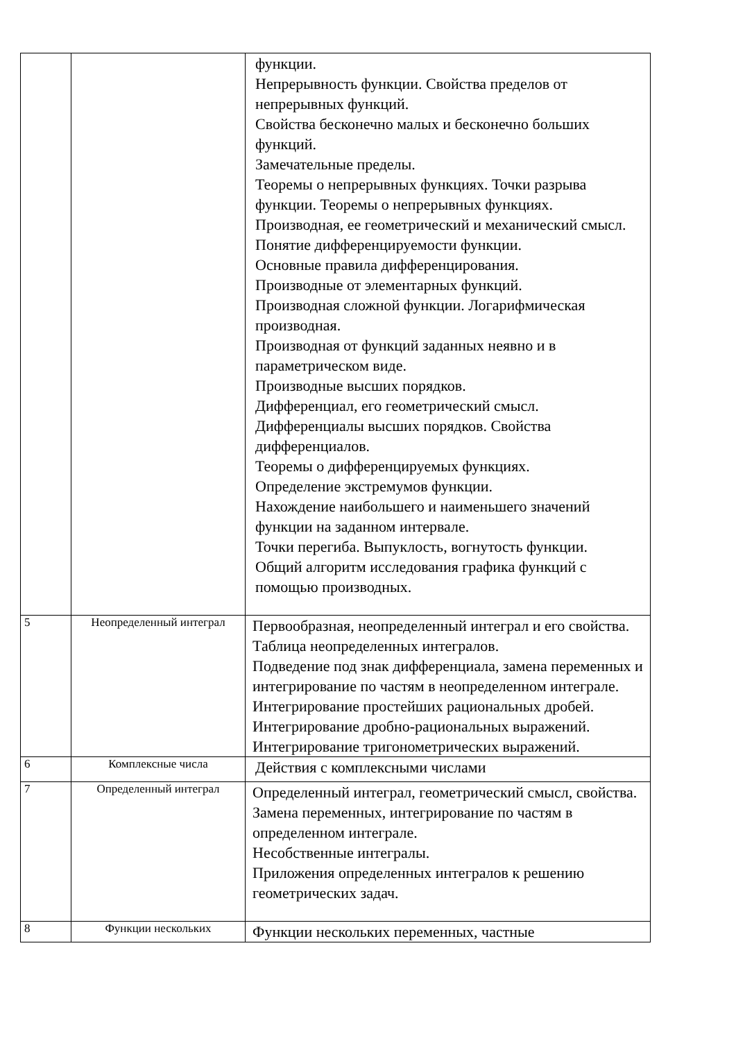| | | функции. Непрерывность функции. Свойства пределов от непрерывных функций. Свойства бесконечно малых и бесконечно больших функций. Замечательные пределы. Теоремы о непрерывных функциях. Точки разрыва функции. Теоремы о непрерывных функциях. Производная, ее геометрический и механический смысл. Понятие дифференцируемости функции. Основные правила дифференцирования. Производные от элементарных функций. Производная сложной функции. Логарифмическая производная. Производная от функций заданных неявно и в параметрическом виде. Производные высших порядков. Дифференциал, его геометрический смысл. Дифференциалы высших порядков. Свойства дифференциалов. Теоремы о дифференцируемых функциях. Определение экстремумов функции. Нахождение наибольшего и наименьшего значений функции на заданном интервале. Точки перегиба. Выпуклость, вогнутость функции. Общий алгоритм исследования графика функций с помощью производных. |
| 5 | Неопределенный интеграл | Первообразная, неопределенный интеграл и его свойства. Таблица неопределенных интегралов. Подведение под знак дифференциала, замена переменных и интегрирование по частям в неопределенном интеграле. Интегрирование простейших рациональных дробей. Интегрирование дробно-рациональных выражений. Интегрирование тригонометрических выражений. |
| 6 | Комплексные числа | Действия с комплексными числами |
| 7 | Определенный интеграл | Определенный интеграл, геометрический смысл, свойства. Замена переменных, интегрирование по частям в определенном интеграле. Несобственные интегралы. Приложения определенных интегралов к решению геометрических задач. |
| 8 | Функции нескольких | Функции нескольких переменных, частные |